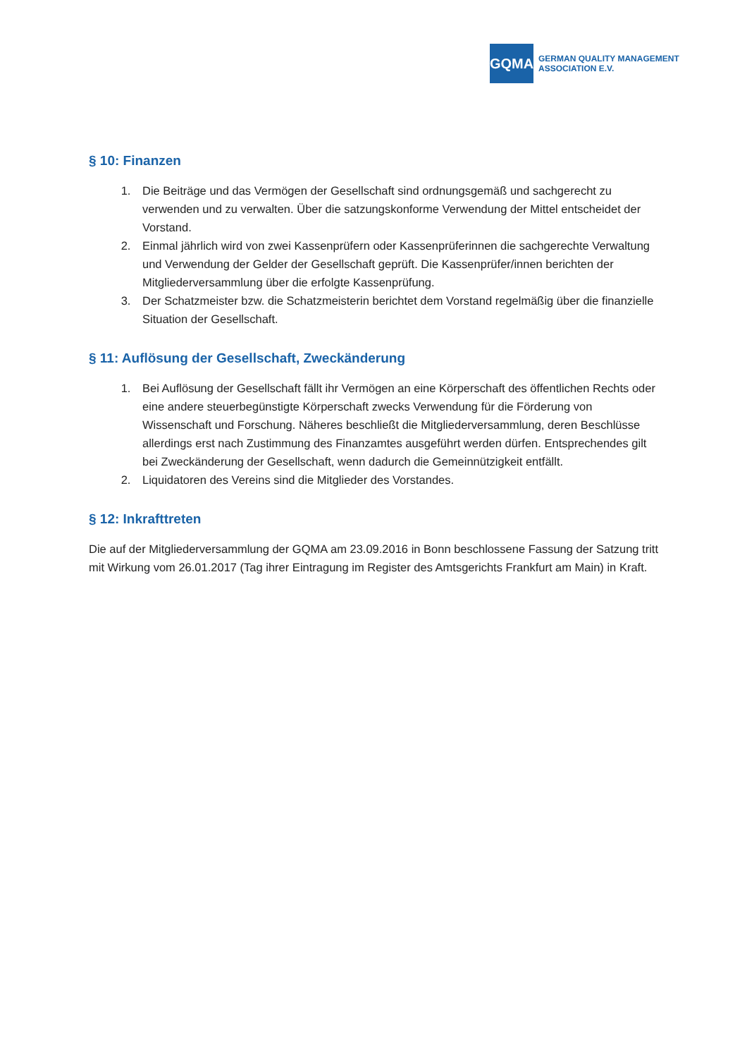GQMA
GERMAN QUALITY MANAGEMENT
ASSOCIATION E.V.
§ 10: Finanzen
1. Die Beiträge und das Vermögen der Gesellschaft sind ordnungsgemäß und sachgerecht zu verwenden und zu verwalten. Über die satzungskonforme Verwendung der Mittel entscheidet der Vorstand.
2. Einmal jährlich wird von zwei Kassenprüfern oder Kassenprüferinnen die sachgerechte Verwaltung und Verwendung der Gelder der Gesellschaft geprüft. Die Kassenprüfer/innen berichten der Mitgliederversammlung über die erfolgte Kassenprüfung.
3. Der Schatzmeister bzw. die Schatzmeisterin berichtet dem Vorstand regelmäßig über die finanzielle Situation der Gesellschaft.
§ 11: Auflösung der Gesellschaft, Zweckänderung
1. Bei Auflösung der Gesellschaft fällt ihr Vermögen an eine Körperschaft des öffentlichen Rechts oder eine andere steuerbegünstigte Körperschaft zwecks Verwendung für die Förderung von Wissenschaft und Forschung. Näheres beschließt die Mitgliederversammlung, deren Beschlüsse allerdings erst nach Zustimmung des Finanzamtes ausgeführt werden dürfen. Entsprechendes gilt bei Zweckänderung der Gesellschaft, wenn dadurch die Gemeinnützigkeit entfällt.
2. Liquidatoren des Vereins sind die Mitglieder des Vorstandes.
§ 12: Inkrafttreten
Die auf der Mitgliederversammlung der GQMA am 23.09.2016 in Bonn beschlossene Fassung der Satzung tritt mit Wirkung vom 26.01.2017 (Tag ihrer Eintragung im Register des Amtsgerichts Frankfurt am Main) in Kraft.